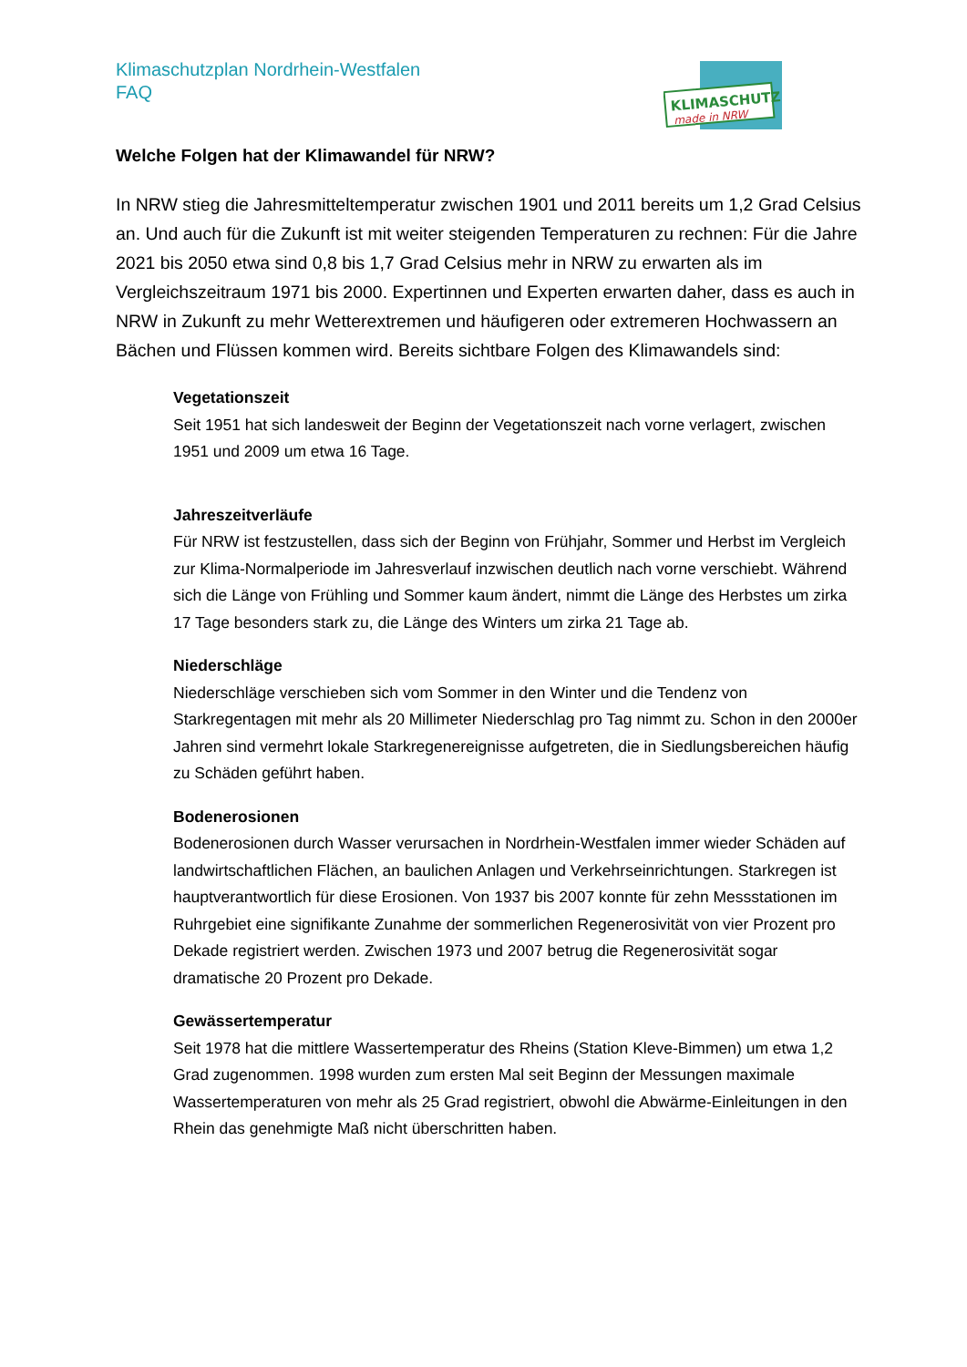Klimaschutzplan Nordrhein-Westfalen
FAQ
KLIMASCHUTZ
made in NRW
Welche Folgen hat der Klimawandel für NRW?
In NRW stieg die Jahresmitteltemperatur zwischen 1901 und 2011 bereits um 1,2 Grad Celsius an. Und auch für die Zukunft ist mit weiter steigenden Temperaturen zu rechnen: Für die Jahre 2021 bis 2050 etwa sind 0,8 bis 1,7 Grad Celsius mehr in NRW zu erwarten als im Vergleichszeitraum 1971 bis 2000. Expertinnen und Experten erwarten daher, dass es auch in NRW in Zukunft zu mehr Wetterextremen und häufigeren oder extremeren Hochwassern an Bächen und Flüssen kommen wird. Bereits sichtbare Folgen des Klimawandels sind:
Vegetationszeit
Seit 1951 hat sich landesweit der Beginn der Vegetationszeit nach vorne verlagert, zwischen 1951 und 2009 um etwa 16 Tage.
Jahreszeitverläufe
Für NRW ist festzustellen, dass sich der Beginn von Frühjahr, Sommer und Herbst im Vergleich zur Klima-Normalperiode im Jahresverlauf inzwischen deutlich nach vorne verschiebt. Während sich die Länge von Frühling und Sommer kaum ändert, nimmt die Länge des Herbstes um zirka 17 Tage besonders stark zu, die Länge des Winters um zirka 21 Tage ab.
Niederschläge
Niederschläge verschieben sich vom Sommer in den Winter und die Tendenz von Starkregentagen mit mehr als 20 Millimeter Niederschlag pro Tag nimmt zu. Schon in den 2000er Jahren sind vermehrt lokale Starkregenereignisse aufgetreten, die in Siedlungsbereichen häufig zu Schäden geführt haben.
Bodenerosionen
Bodenerosionen durch Wasser verursachen in Nordrhein-Westfalen immer wieder Schäden auf landwirtschaftlichen Flächen, an baulichen Anlagen und Verkehrseinrichtungen. Starkregen ist hauptverantwortlich für diese Erosionen. Von 1937 bis 2007 konnte für zehn Messstationen im Ruhrgebiet eine signifikante Zunahme der sommerlichen Regenerosivität von vier Prozent pro Dekade registriert werden. Zwischen 1973 und 2007 betrug die Regenerosivität sogar dramatische 20 Prozent pro Dekade.
Gewässertemperatur
Seit 1978 hat die mittlere Wassertemperatur des Rheins (Station Kleve-Bimmen) um etwa 1,2 Grad zugenommen. 1998 wurden zum ersten Mal seit Beginn der Messungen maximale Wassertemperaturen von mehr als 25 Grad registriert, obwohl die Abwärme-Einleitungen in den Rhein das genehmigte Maß nicht überschritten haben.